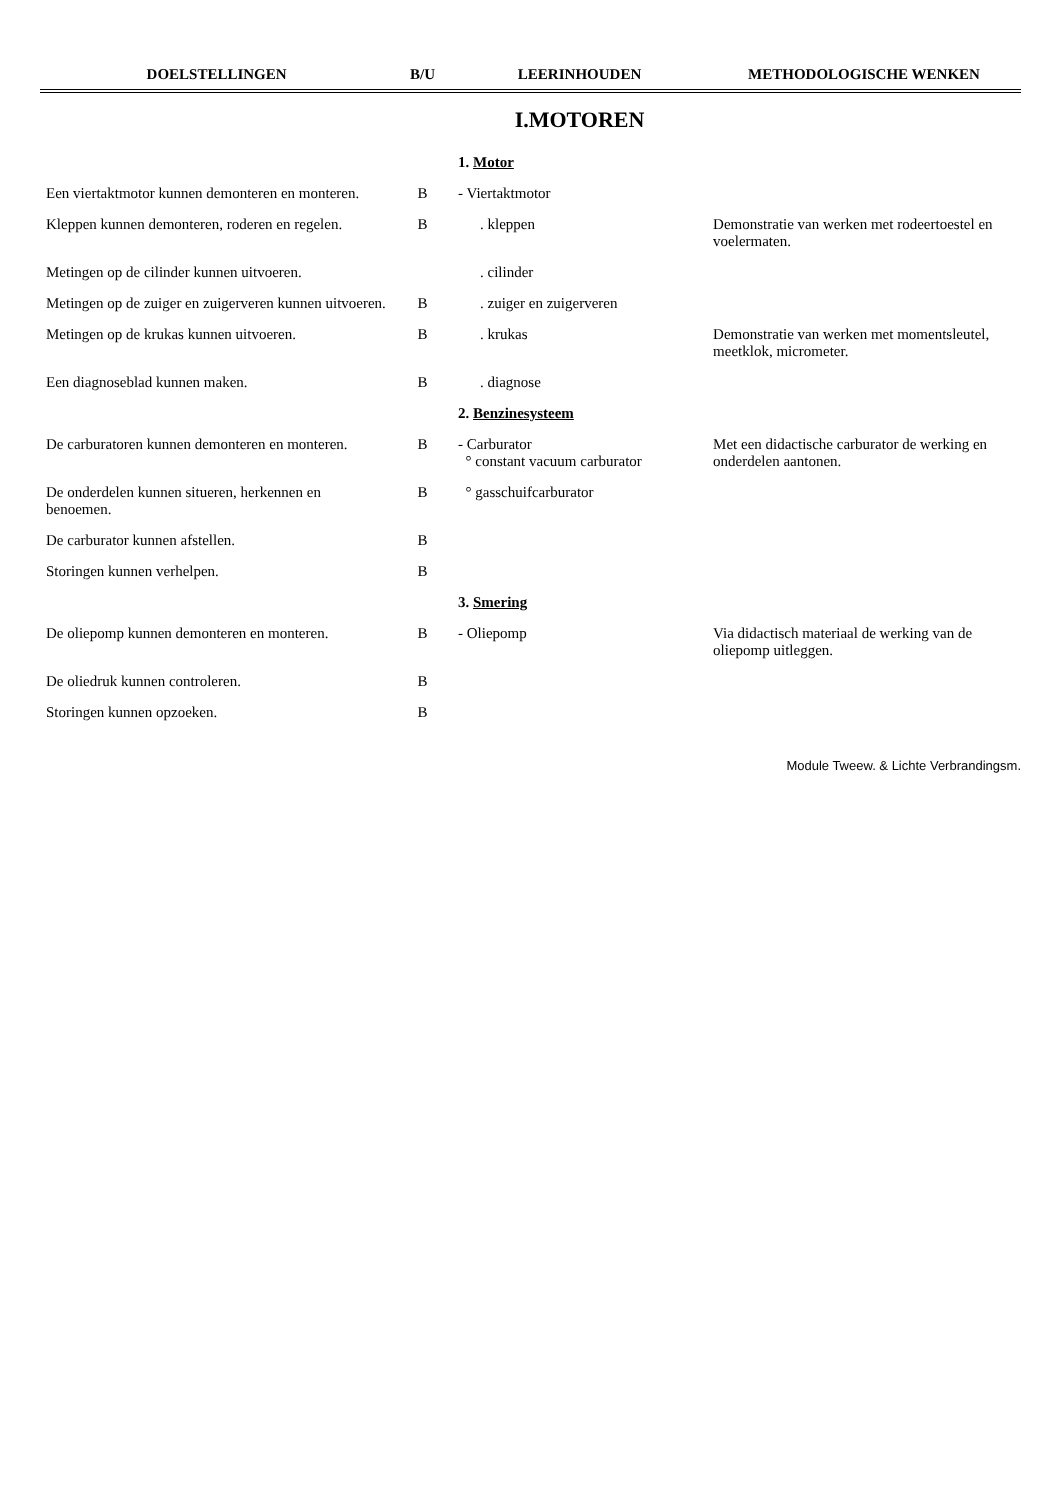| DOELSTELLINGEN | B/U | LEERINHOUDEN | METHODOLOGISCHE WENKEN |
| --- | --- | --- | --- |
| | | I.MOTOREN | |
| | | 1. Motor | |
| Een viertaktmotor kunnen demonteren en monteren. | B | - Viertaktmotor | |
| Kleppen kunnen demonteren, roderen en regelen. | B | . kleppen | Demonstratie van werken met rodeertoestel en voelermaten. |
| Metingen op de cilinder kunnen uitvoeren. | | . cilinder | |
| Metingen op de zuiger en zuigerveren kunnen uitvoeren. | B | . zuiger en zuigerveren | |
| Metingen op de krukas kunnen uitvoeren. | B | . krukas | Demonstratie van werken met momentsleutel, meetklok, micrometer. |
| Een diagnoseblad kunnen maken. | B | . diagnose | |
| | | 2. Benzinesysteem | |
| De carburatoren kunnen demonteren en monteren. | B | - Carburator ° constant vacuum carburator | Met een didactische carburator de werking en onderdelen aantonen. |
| De onderdelen kunnen situeren, herkennen en benoemen. | B | ° gasschuifcarburator | |
| De carburator kunnen afstellen. | B | | |
| Storingen kunnen verhelpen. | B | | |
| | | 3. Smering | |
| De oliepomp kunnen demonteren en monteren. | B | - Oliepomp | Via didactisch materiaal de werking van de oliepomp uitleggen. |
| De oliedruk kunnen controleren. | B | | |
| Storingen kunnen opzoeken. | B | | |
Module Tweew. & Lichte Verbrandingsm.